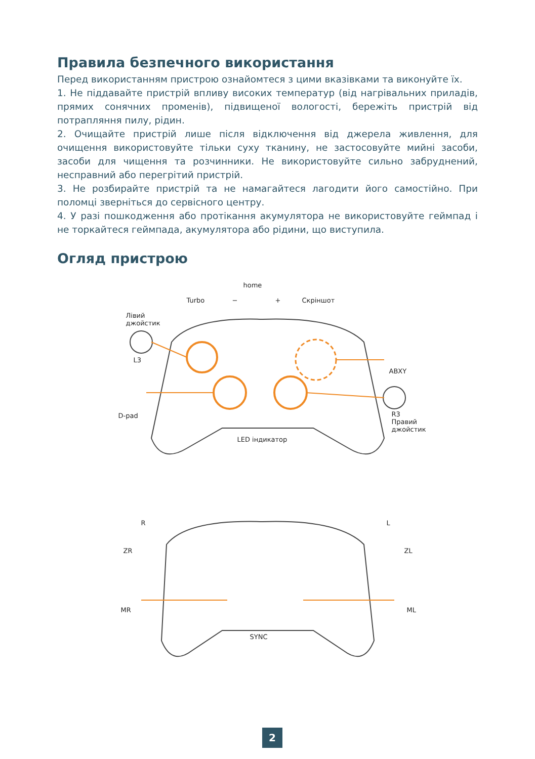Правила безпечного використання
Перед використанням пристрою ознайомтеся з цими вказівками та виконуйте їх.
1. Не піддавайте пристрій впливу високих температур (від нагрівальних приладів, прямих сонячних променів), підвищеної вологості, бережіть пристрій від потрапляння пилу, рідин.
2. Очищайте пристрій лише після відключення від джерела живлення, для очищення використовуйте тільки суху тканину, не застосовуйте мийні засоби, засоби для чищення та розчинники. Не використовуйте сильно забруднений, несправний або перегрітий пристрій.
3. Не розбирайте пристрій та не намагайтеся лагодити його самостійно. При поломці зверніться до сервісного центру.
4. У разі пошкодження або протікання акумулятора не використовуйте геймпад і не торкайтеся геймпада, акумулятора або рідини, що виступила.
Огляд пристрою
home
Turbo − + Скріншот
Лівий
джойстик
L3
ABXY
D-pad R3
Правий
джойстик
LED індикатор
R L
ZR ZL
MR ML
SYNC
2